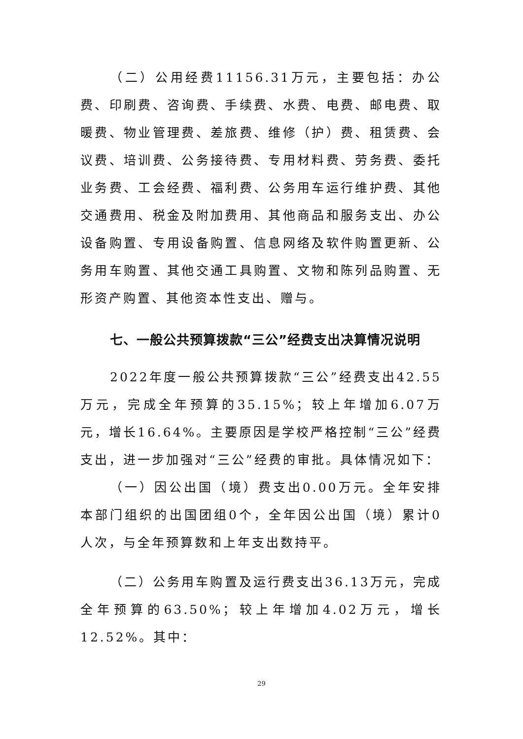（二）公用经费11156.31万元，主要包括：办公费、印刷费、咨询费、手续费、水费、电费、邮电费、取暖费、物业管理费、差旅费、维修（护）费、租赁费、会议费、培训费、公务接待费、专用材料费、劳务费、委托业务费、工会经费、福利费、公务用车运行维护费、其他交通费用、税金及附加费用、其他商品和服务支出、办公设备购置、专用设备购置、信息网络及软件购置更新、公务用车购置、其他交通工具购置、文物和陈列品购置、无形资产购置、其他资本性支出、赠与。
七、一般公共预算拨款“三公”经费支出决算情况说明
2022年度一般公共预算拨款“三公”经费支出42.55万元，完成全年预算的35.15%；较上年增加6.07万元，增长16.64%。主要原因是学校严格控制“三公”经费支出，进一步加强对“三公”经费的审批。具体情况如下：
（一）因公出国（境）费支出0.00万元。全年安排本部门组织的出国团组0个，全年因公出国（境）累计0人次，与全年预算数和上年支出数持平。
（二）公务用车购置及运行费支出36.13万元，完成全年预算的63.50%；较上年增加4.02万元，增长12.52%。其中：
29